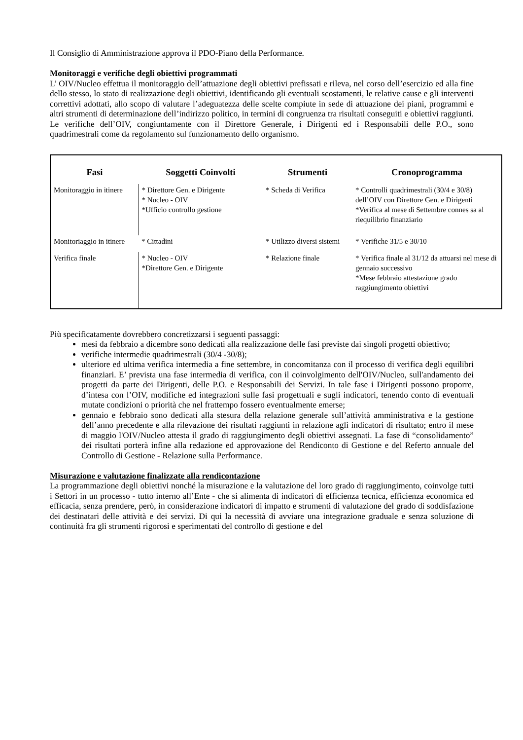Il Consiglio di Amministrazione approva il PDO-Piano della Performance.
Monitoraggi e verifiche degli obiettivi programmati
L’ OIV/Nucleo effettua il monitoraggio dell’attuazione degli obiettivi prefissati e rileva, nel corso dell’esercizio ed alla fine dello stesso, lo stato di realizzazione degli obiettivi, identificando gli eventuali scostamenti, le relative cause e gli interventi correttivi adottati, allo scopo di valutare l’adeguatezza delle scelte compiute in sede di attuazione dei piani, programmi e altri strumenti di determinazione dell’indirizzo politico, in termini di congruenza tra risultati conseguiti e obiettivi raggiunti. Le verifiche dell’OIV, congiuntamente con il Direttore Generale, i Dirigenti ed i Responsabili delle P.O., sono quadrimestrali come da regolamento sul funzionamento dello organismo.
| Fasi | Soggetti Coinvolti | Strumenti | Cronoprogramma |
| --- | --- | --- | --- |
| Monitoraggio in itinere | * Direttore Gen. e Dirigente * Nucleo - OIV *Ufficio controllo gestione | * Scheda di Verifica | * Controlli quadrimestrali (30/4 e 30/8) dell’OIV con Direttore Gen. e Dirigenti *Verifica al mese di Settembre connes sa al riequilibrio finanziario |
| Monitoriaggio in itinere | * Cittadini | * Utilizzo diversi sistemi | * Verifiche 31/5 e 30/10 |
| Verifica finale | * Nucleo - OIV *Direttore Gen. e Dirigente | * Relazione finale | * Verifica finale al 31/12 da attuarsi nel mese di gennaio successivo *Mese febbraio attestazione grado raggiungimento obiettivi |
Più specificatamente dovrebbero concretizzarsi i seguenti passaggi:
mesi da febbraio a dicembre sono dedicati alla realizzazione delle fasi previste dai singoli progetti obiettivo;
verifiche intermedie quadrimestrali (30/4 -30/8);
ulteriore ed ultima verifica intermedia a fine settembre, in concomitanza con il processo di verifica degli equilibri finanziari. E’ prevista una fase intermedia di verifica, con il coinvolgimento dell'OIV/Nucleo, sull'andamento dei progetti da parte dei Dirigenti, delle P.O. e Responsabili dei Servizi. In tale fase i Dirigenti possono proporre, d’intesa con l’OIV, modifiche ed integrazioni sulle fasi progettuali e sugli indicatori, tenendo conto di eventuali mutate condizioni o priorità che nel frattempo fossero eventualmente emerse;
gennaio e febbraio sono dedicati alla stesura della relazione generale sull’attività amministrativa e la gestione dell’anno precedente e alla rilevazione dei risultati raggiunti in relazione agli indicatori di risultato; entro il mese di maggio l'OIV/Nucleo attesta il grado di raggiungimento degli obiettivi assegnati. La fase di “consolidamento” dei risultati porterà infine alla redazione ed approvazione del Rendiconto di Gestione e del Referto annuale del Controllo di Gestione - Relazione sulla Performance.
Misurazione e valutazione finalizzate alla rendicontazione
La programmazione degli obiettivi nonché la misurazione e la valutazione del loro grado di raggiungimento, coinvolge tutti i Settori in un processo - tutto interno all’Ente - che si alimenta di indicatori di efficienza tecnica, efficienza economica ed efficacia, senza prendere, però, in considerazione indicatori di impatto e strumenti di valutazione del grado di soddisfazione dei destinatari delle attività e dei servizi. Di qui la necessità di avviare una integrazione graduale e senza soluzione di continuità fra gli strumenti rigorosi e sperimentati del controllo di gestione e del